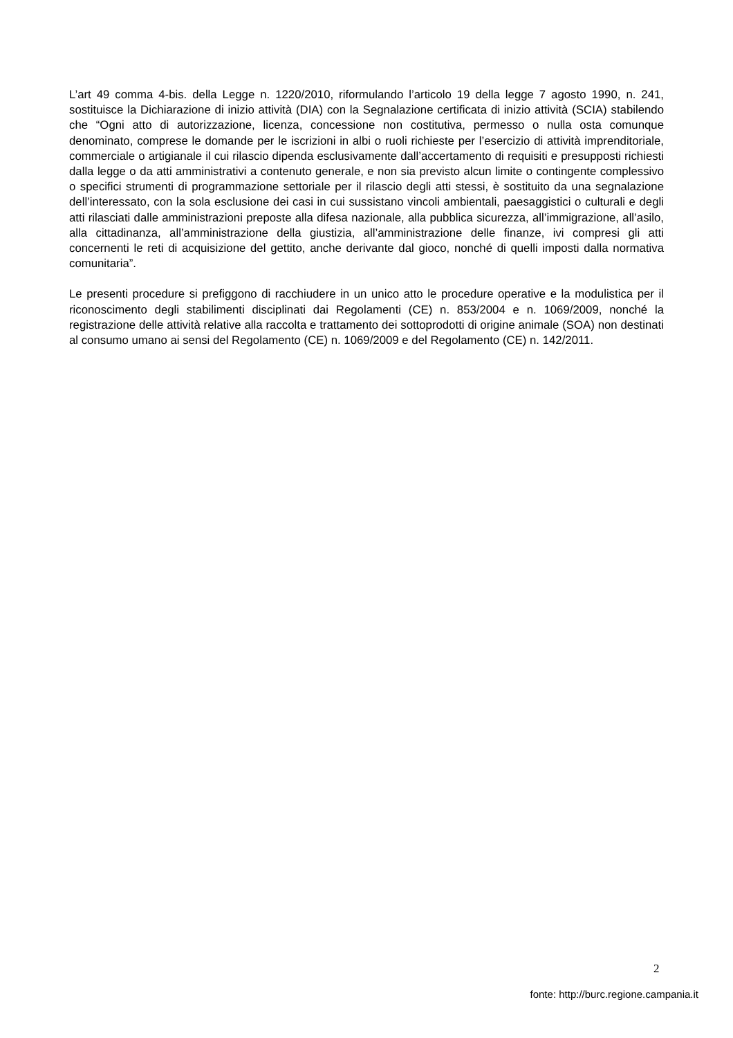L’art 49 comma 4-bis. della Legge n. 1220/2010, riformulando l’articolo 19 della legge 7 agosto 1990, n. 241, sostituisce la Dichiarazione di inizio attività (DIA) con la Segnalazione certificata di inizio attività (SCIA) stabilendo che “Ogni atto di autorizzazione, licenza, concessione non costitutiva, permesso o nulla osta comunque denominato, comprese le domande per le iscrizioni in albi o ruoli richieste per l’esercizio di attività imprenditoriale, commerciale o artigianale il cui rilascio dipenda esclusivamente dall’accertamento di requisiti e presupposti richiesti dalla legge o da atti amministrativi a contenuto generale, e non sia previsto alcun limite o contingente complessivo o specifici strumenti di programmazione settoriale per il rilascio degli atti stessi, è sostituito da una segnalazione dell’interessato, con la sola esclusione dei casi in cui sussistano vincoli ambientali, paesaggistici o culturali e degli atti rilasciati dalle amministrazioni preposte alla difesa nazionale, alla pubblica sicurezza, all’immigrazione, all’asilo, alla cittadinanza, all’amministrazione della giustizia, all’amministrazione delle finanze, ivi compresi gli atti concernenti le reti di acquisizione del gettito, anche derivante dal gioco, nonché di quelli imposti dalla normativa comunitaria”.
Le presenti procedure si prefiggono di racchiudere in un unico atto le procedure operative e la modulistica per il riconoscimento degli stabilimenti disciplinati dai Regolamenti (CE) n. 853/2004 e n. 1069/2009, nonché la registrazione delle attività relative alla raccolta e trattamento dei sottoprodotti di origine animale (SOA) non destinati al consumo umano ai sensi del Regolamento (CE) n. 1069/2009 e del Regolamento (CE) n. 142/2011.
2
fonte: http://burc.regione.campania.it